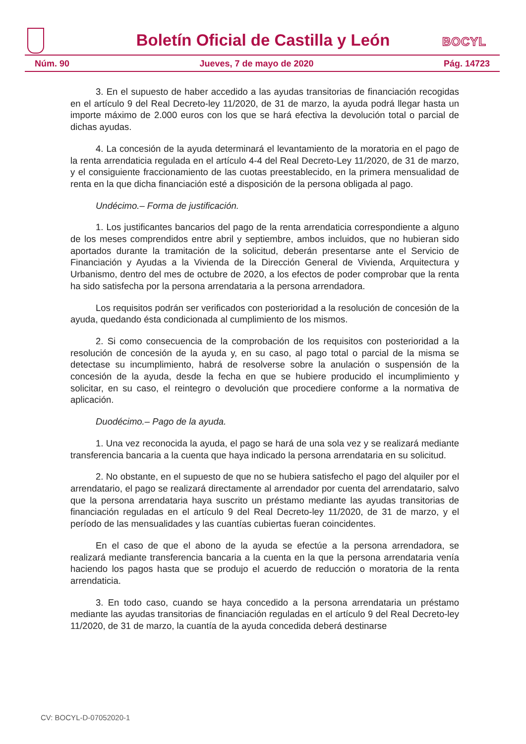Boletín Oficial de Castilla y León BOCYL
Núm. 90 Jueves, 7 de mayo de 2020 Pág. 14723
3. En el supuesto de haber accedido a las ayudas transitorias de financiación recogidas en el artículo 9 del Real Decreto-ley 11/2020, de 31 de marzo, la ayuda podrá llegar hasta un importe máximo de 2.000 euros con los que se hará efectiva la devolución total o parcial de dichas ayudas.
4. La concesión de la ayuda determinará el levantamiento de la moratoria en el pago de la renta arrendaticia regulada en el artículo 4-4 del Real Decreto-Ley 11/2020, de 31 de marzo, y el consiguiente fraccionamiento de las cuotas preestablecido, en la primera mensualidad de renta en la que dicha financiación esté a disposición de la persona obligada al pago.
Undécimo.– Forma de justificación.
1. Los justificantes bancarios del pago de la renta arrendaticia correspondiente a alguno de los meses comprendidos entre abril y septiembre, ambos incluidos, que no hubieran sido aportados durante la tramitación de la solicitud, deberán presentarse ante el Servicio de Financiación y Ayudas a la Vivienda de la Dirección General de Vivienda, Arquitectura y Urbanismo, dentro del mes de octubre de 2020, a los efectos de poder comprobar que la renta ha sido satisfecha por la persona arrendataria a la persona arrendadora.
Los requisitos podrán ser verificados con posterioridad a la resolución de concesión de la ayuda, quedando ésta condicionada al cumplimiento de los mismos.
2. Si como consecuencia de la comprobación de los requisitos con posterioridad a la resolución de concesión de la ayuda y, en su caso, al pago total o parcial de la misma se detectase su incumplimiento, habrá de resolverse sobre la anulación o suspensión de la concesión de la ayuda, desde la fecha en que se hubiere producido el incumplimiento y solicitar, en su caso, el reintegro o devolución que procediere conforme a la normativa de aplicación.
Duodécimo.– Pago de la ayuda.
1. Una vez reconocida la ayuda, el pago se hará de una sola vez y se realizará mediante transferencia bancaria a la cuenta que haya indicado la persona arrendataria en su solicitud.
2. No obstante, en el supuesto de que no se hubiera satisfecho el pago del alquiler por el arrendatario, el pago se realizará directamente al arrendador por cuenta del arrendatario, salvo que la persona arrendataria haya suscrito un préstamo mediante las ayudas transitorias de financiación reguladas en el artículo 9 del Real Decreto-ley 11/2020, de 31 de marzo, y el período de las mensualidades y las cuantías cubiertas fueran coincidentes.
En el caso de que el abono de la ayuda se efectúe a la persona arrendadora, se realizará mediante transferencia bancaria a la cuenta en la que la persona arrendataria venía haciendo los pagos hasta que se produjo el acuerdo de reducción o moratoria de la renta arrendaticia.
3. En todo caso, cuando se haya concedido a la persona arrendataria un préstamo mediante las ayudas transitorias de financiación reguladas en el artículo 9 del Real Decreto-ley 11/2020, de 31 de marzo, la cuantía de la ayuda concedida deberá destinarse
CV: BOCYL-D-07052020-1